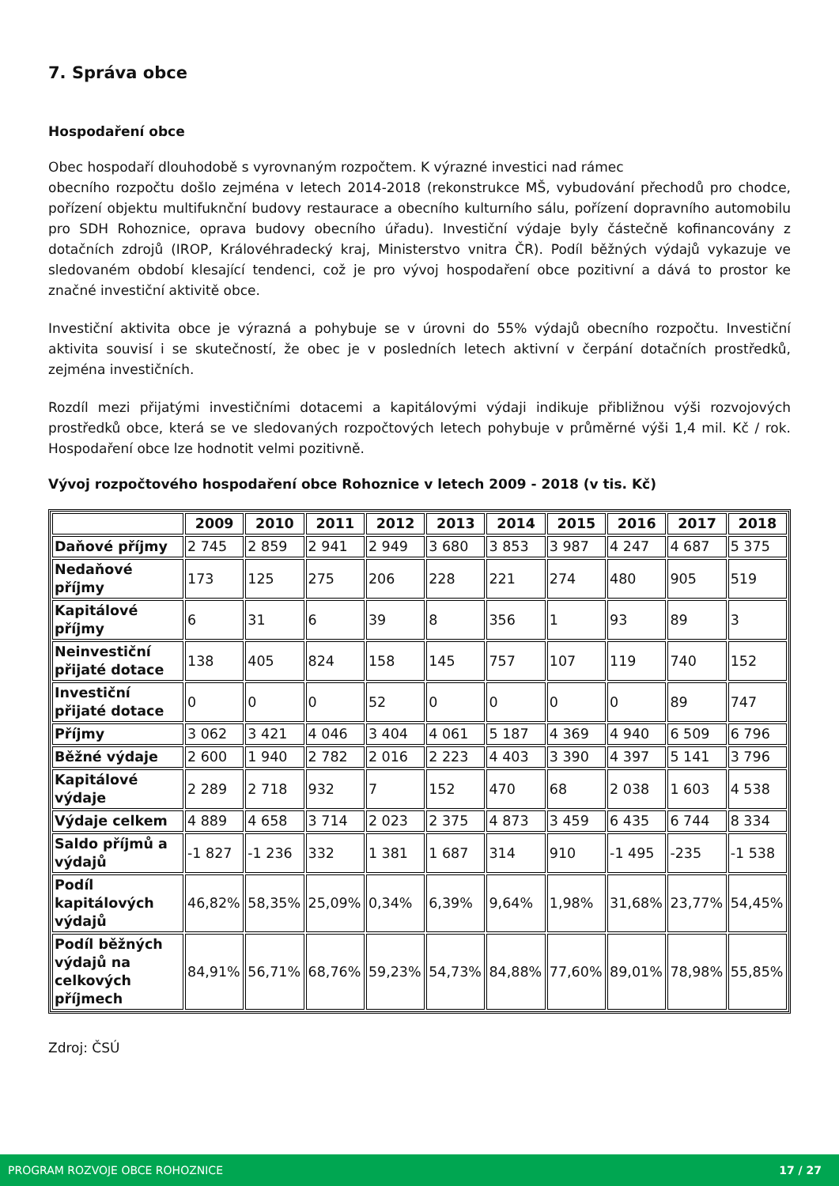7. Správa obce
Hospodaření obce
Obec hospodaří dlouhodobě s vyrovnaným rozpočtem. K výrazné investici nad rámec
obecního rozpočtu došlo zejména v letech 2014-2018 (rekonstrukce MŠ, vybudování přechodů pro chodce, pořízení objektu multifuknční budovy restaurace a obecního kulturního sálu, pořízení dopravního automobilu pro SDH Rohoznice, oprava budovy obecního úřadu). Investiční výdaje byly částečně kofinancovány z dotačních zdrojů (IROP, Královéhradecký kraj, Ministerstvo vnitra ČR). Podíl běžných výdajů vykazuje ve sledovaném období klesající tendenci, což je pro vývoj hospodaření obce pozitivní a dává to prostor ke značné investiční aktivitě obce.
Investiční aktivita obce je výrazná a pohybuje se v úrovni do 55% výdajů obecního rozpočtu. Investiční aktivita souvisí i se skutečností, že obec je v posledních letech aktivní v čerpání dotačních prostředků, zejména investičních.
Rozdíl mezi přijatými investičními dotacemi a kapitálovými výdaji indikuje přibližnou výši rozvojových prostředků obce, která se ve sledovaných rozpočtových letech pohybuje v průměrné výši 1,4 mil. Kč / rok. Hospodaření obce lze hodnotit velmi pozitivně.
Vývoj rozpočtového hospodaření obce Rohoznice v letech 2009 - 2018 (v tis. Kč)
| | 2009 | 2010 | 2011 | 2012 | 2013 | 2014 | 2015 | 2016 | 2017 | 2018 |
| --- | --- | --- | --- | --- | --- | --- | --- | --- | --- | --- |
| Daňové příjmy | 2 745 | 2 859 | 2 941 | 2 949 | 3 680 | 3 853 | 3 987 | 4 247 | 4 687 | 5 375 |
| Nedaňové příjmy | 173 | 125 | 275 | 206 | 228 | 221 | 274 | 480 | 905 | 519 |
| Kapitálové příjmy | 6 | 31 | 6 | 39 | 8 | 356 | 1 | 93 | 89 | 3 |
| Neinvestiční přijaté dotace | 138 | 405 | 824 | 158 | 145 | 757 | 107 | 119 | 740 | 152 |
| Investiční přijaté dotace | 0 | 0 | 0 | 52 | 0 | 0 | 0 | 0 | 89 | 747 |
| Příjmy | 3 062 | 3 421 | 4 046 | 3 404 | 4 061 | 5 187 | 4 369 | 4 940 | 6 509 | 6 796 |
| Běžné výdaje | 2 600 | 1 940 | 2 782 | 2 016 | 2 223 | 4 403 | 3 390 | 4 397 | 5 141 | 3 796 |
| Kapitálové výdaje | 2 289 | 2 718 | 932 | 7 | 152 | 470 | 68 | 2 038 | 1 603 | 4 538 |
| Výdaje celkem | 4 889 | 4 658 | 3 714 | 2 023 | 2 375 | 4 873 | 3 459 | 6 435 | 6 744 | 8 334 |
| Saldo příjmů a výdajů | -1 827 | -1 236 | 332 | 1 381 | 1 687 | 314 | 910 | -1 495 | -235 | -1 538 |
| Podíl kapitálových výdajů | 46,82% | 58,35% | 25,09% | 0,34% | 6,39% | 9,64% | 1,98% | 31,68% | 23,77% | 54,45% |
| Podíl běžných výdajů na celkových příjmech | 84,91% | 56,71% | 68,76% | 59,23% | 54,73% | 84,88% | 77,60% | 89,01% | 78,98% | 55,85% |
Zdroj: ČSÚ
PROGRAM ROZVOJE OBCE ROHOZNICE 17 / 27